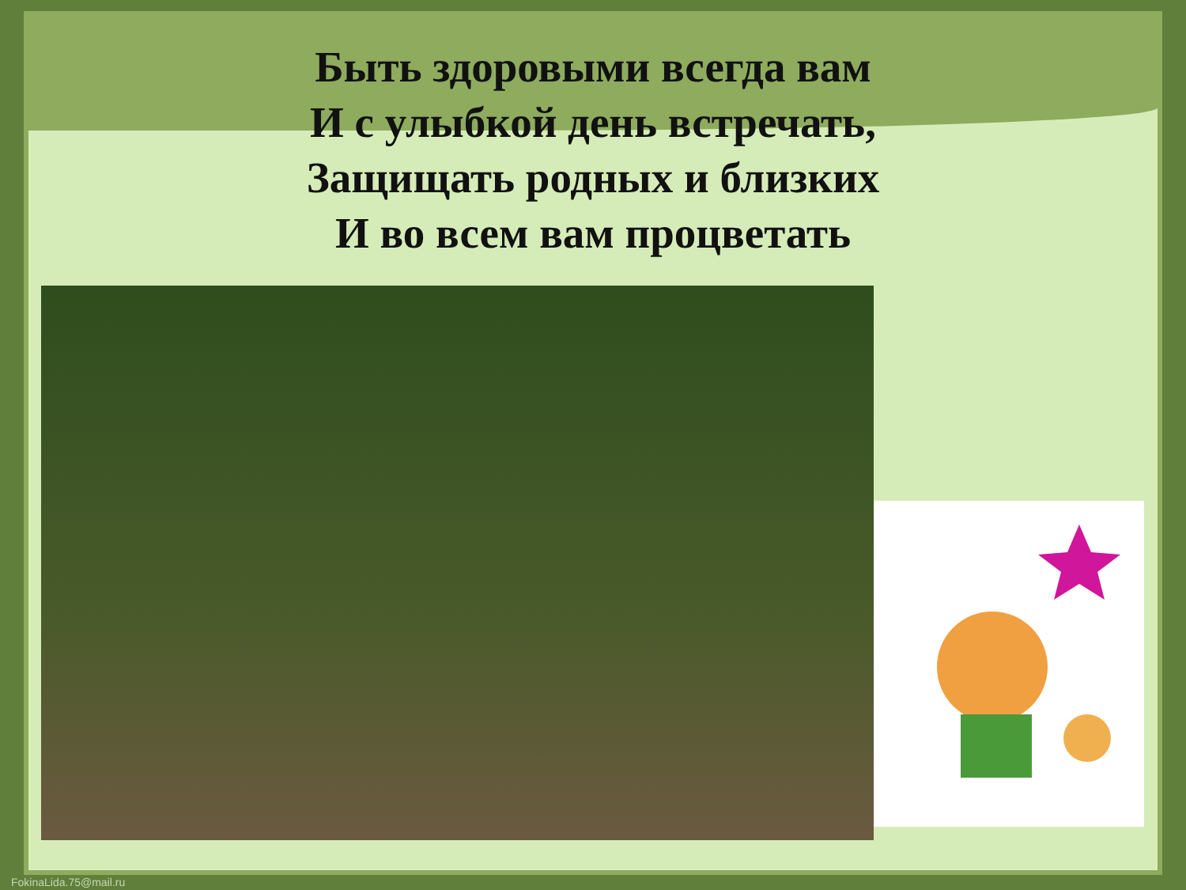Быть здоровыми всегда вам
И с улыбкой день встречать,
Защищать родных и близких
И во всем вам процветать
FokinaLida.75@mail.ru